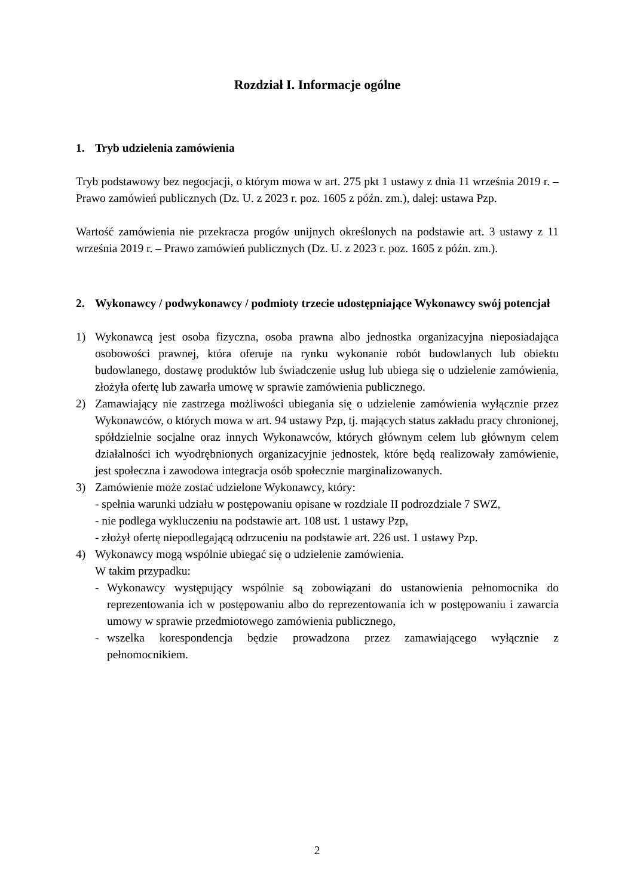Rozdział I. Informacje ogólne
1. Tryb udzielenia zamówienia
Tryb podstawowy bez negocjacji, o którym mowa w art. 275 pkt 1 ustawy z dnia 11 września 2019 r. – Prawo zamówień publicznych (Dz. U. z 2023 r. poz. 1605 z późn. zm.), dalej: ustawa Pzp.
Wartość zamówienia nie przekracza progów unijnych określonych na podstawie art. 3 ustawy z 11 września 2019 r. – Prawo zamówień publicznych (Dz. U. z 2023 r. poz. 1605 z późn. zm.).
2. Wykonawcy / podwykonawcy / podmioty trzecie udostępniające Wykonawcy swój potencjał
1) Wykonawcą jest osoba fizyczna, osoba prawna albo jednostka organizacyjna nieposiadająca osobowości prawnej, która oferuje na rynku wykonanie robót budowlanych lub obiektu budowlanego, dostawę produktów lub świadczenie usług lub ubiega się o udzielenie zamówienia, złożyła ofertę lub zawarła umowę w sprawie zamówienia publicznego.
2) Zamawiający nie zastrzega możliwości ubiegania się o udzielenie zamówienia wyłącznie przez Wykonawców, o których mowa w art. 94 ustawy Pzp, tj. mających status zakładu pracy chronionej, spółdzielnie socjalne oraz innych Wykonawców, których głównym celem lub głównym celem działalności ich wyodrębnionych organizacyjnie jednostek, które będą realizowały zamówienie, jest społeczna i zawodowa integracja osób społecznie marginalizowanych.
3) Zamówienie może zostać udzielone Wykonawcy, który:
- spełnia warunki udziału w postępowaniu opisane w rozdziale II podrozdziale 7 SWZ,
- nie podlega wykluczeniu na podstawie art. 108 ust. 1 ustawy Pzp,
- złożył ofertę niepodlegającą odrzuceniu na podstawie art. 226 ust. 1 ustawy Pzp.
4) Wykonawcy mogą wspólnie ubiegać się o udzielenie zamówienia.
W takim przypadku:
- Wykonawcy występujący wspólnie są zobowiązani do ustanowienia pełnomocnika do reprezentowania ich w postępowaniu albo do reprezentowania ich w postępowaniu i zawarcia umowy w sprawie przedmiotowego zamówienia publicznego,
- wszelka korespondencja będzie prowadzona przez zamawiającego wyłącznie z pełnomocnikiem.
2